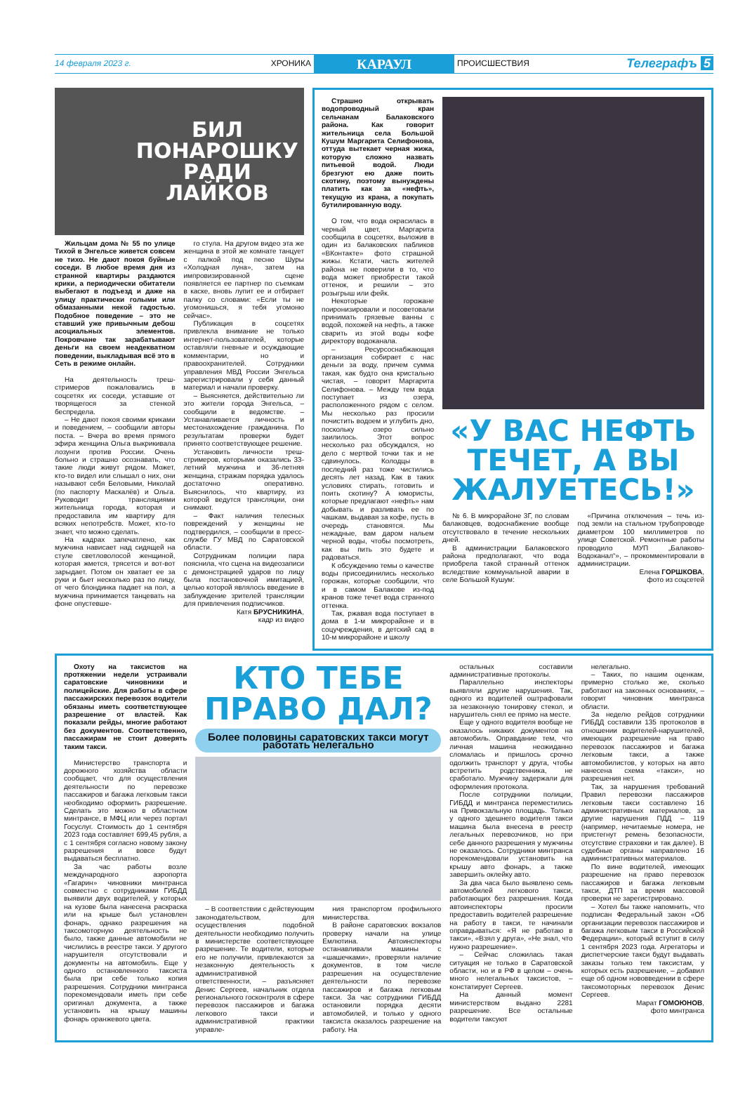14 февраля 2023 г. ХРОНИКА
КАРАУЛ
ПРОИСШЕСТВИЯ
Телеграфъ 5
БИЛ
ПОНАРОШКУ
РАДИ
ЛАЙКОВ
Жильцам дома № 55 по улице Тихой в Энгельсе живется совсем не тихо. Не дают покоя буйные соседи. В любое время дня из странной квартиры раздаются крики, а периодически обитатели выбегают в подъезд и даже на улицу практически голыми или обмазанными некой гадостью. Подобное поведение – это не ставший уже привычным дебош асоциальных элементов. Покровчане так зарабатывают деньги на своем неадекватном поведении, выкладывая всё это в Сеть в режиме онлайн.
На деятельность треш-стримеров пожаловались в соцсетях их соседи, уставшие от творящегося за стенкой беспредела.
– Не дают покоя своими криками и поведением, – сообщили авторы поста. – Вчера во время прямого эфира женщина Ольга выкрикивала лозунги против России. Очень больно и страшно осознавать, что такие люди живут рядом. Может, кто-то видел или слышал о них, они называют себя Беловыми, Николай (по паспорту Маскалёв) и Ольга. Руководит трансляциями жительница города, которая и предоставила им квартиру для всяких непотребств. Может, кто-то знает, что можно сделать.
На кадрах запечатлено, как мужчина нависает над сидящей на стуле светловолосой женщиной, которая жмется, трясется и вот-вот зарыдает. Потом он хватает ее за руки и бьет несколько раз по лицу, от чего блондинка падает на пол, а мужчина принимается танцевать на фоне опустевше-
го стула. На другом видео эта же женщина в этой же комнате танцует с палкой под песню Шуры «Холодная луна», затем на импровизированной сцене появляется ее партнер по съемкам в каске, вновь лупит ее и отбирает палку со словами: «Если ты не угомонишься, я тебя угомоню сейчас».
Публикация в соцсетях привлекла внимание не только интернет-пользователей, которые оставляли гневные и осуждающие комментарии, но и правоохранителей. Сотрудники управления МВД России Энгельса зарегистрировали у себя данный материал и начали проверку.
– Выясняется, действительно ли это жители города Энгельса, – сообщили в ведомстве. – Устанавливается личность и местонахождение гражданина. По результатам проверки будет принято соответствующее решение.
Установить личности треш-стримеров, которыми оказались 33-летний мужчина и 36-летняя женщина, стражам порядка удалось достаточно оперативно. Выяснилось, что квартиру, из которой ведутся трансляции, они снимают.
– Факт наличия телесных повреждений у женщины не подтвердился, – сообщили в пресс-службе ГУ МВД по Саратовской области.
Сотрудникам полиции пара пояснила, что сцена на видеозаписи с демонстрацией ударов по лицу была постановочной имитацией, целью которой являлось введение в заблуждение зрителей трансляции для привлечения подписчиков.
Катя БРУСНИКИНА,
кадр из видео
Страшно открывать водопроводный кран сельчанам Балаковского района. Как говорит жительница села Большой Кушум Маргарита Селифонова, оттуда вытекает черная жижа, которую сложно назвать питьевой водой. Люди брезгуют ею даже поить скотину, поэтому вынуждены платить как за «нефть», текущую из крана, а покупать бутилированную воду.
О том, что вода окрасилась в черный цвет, Маргарита сообщила в соцсетях, выложив в один из балаковских пабликов «ВКонтакте» фото страшной жижы. Кстати, часть жителей района не поверили в то, что вода может приобрести такой оттенок, и решили – это розыгрыш или фейк.
Некоторые горожане поиронизировали и посоветовали принимать грязевые ванны с водой, похожей на нефть, а также сварить из этой воды кофе директору водоканала.
– Ресурсоснабжающая организация собирает с нас деньги за воду, причем сумма такая, как будто она кристально чистая, – говорит Маргарита Селифонова. – Между тем вода поступает из озера, расположенного рядом с селом. Мы несколько раз просили почистить водоем и углубить дно, поскольку озеро сильно заилилось. Этот вопрос несколько раз обсуждался, но дело с мертвой точки так и не сдвинулось. Колодцы в последний раз тоже чистились десять лет назад. Как в таких условиях стирать, готовить и поить скотину? А юмористы, которые предлагают «нефть» нам добывать и разливать ее по чашкам, выдавая за кофе, пусть в очередь становятся. Мы нежадные, вам даром нальем черной воды, чтобы посмотреть, как вы пить это будете и радоваться.
К обсуждению темы о качестве воды присоединились несколько горожан, которые сообщили, что и в самом Балакове из-под кранов тоже течет вода странного оттенка.
Так, ржавая вода поступает в дома в 1-м микрорайоне и в соцучреждения, в детский сад в 10-м микрорайоне и школу
«У ВАС НЕФТЬ ТЕЧЕТ, А ВЫ ЖАЛУЕТЕСЬ!»
№ 6. В микрорайоне 3Г, по словам балаковцев, водоснабжение вообще отсутствовало в течение нескольких дней.
В администрации Балаковского района предполагают, что вода приобрела такой странный оттенок вследствие коммунальной аварии в селе Большой Кушум:
«Причина отключения – течь из-под земли на стальном трубопроводе диаметром 100 миллиметров по улице Советской. Ремонтные работы проводило МУП „Балаково-Водоканал“», – прокомментировали в администрации.
Елена ГОРШКОВА,
фото из соцсетей
Охоту на таксистов на протяжении недели устраивали саратовские чиновники и полицейские. Для работы в сфере пассажирских перевозок водители обязаны иметь соответствующее разрешение от властей. Как показали рейды, многие работают без документов. Соответственно, пассажирам не стоит доверять таким такси.
Министерство транспорта и дорожного хозяйства области сообщает, что для осуществления деятельности по перевозке пассажиров и багажа легковым такси необходимо оформить разрешение. Сделать это можно в областном минтрансе, в МФЦ или через портал Госуслуг. Стоимость до 1 сентября 2023 года составляет 699,45 рубля, а с 1 сентября согласно новому закону разрешения и вовсе будут выдаваться бесплатно.
За час работы возле международного аэропорта «Гагарин» чиновники минтранса совместно с сотрудниками ГИБДД выявили двух водителей, у которых на кузове была нанесена раскраска или на крыше был установлен фонарь, однако разрешения на таксомоторную деятельность не было, также данные автомобили не числились в реестре такси. У другого нарушителя отсутствовали и документы на автомобиль. Еще у одного остановленного таксиста была при себе только копия разрешения. Сотрудники минтранса порекомендовали иметь при себе оригинал документа, а также установить на крышу машины фонарь оранжевого цвета.
КТО ТЕБЕ ПРАВО ДАЛ?
Более половины саратовских такси могут работать нелегально
– В соответствии с действующим законодательством, для осуществления подобной деятельности необходимо получить в министерстве соответствующее разрешение. Те водители, которые его не получили, привлекаются за незаконную деятельность к административной ответственности, – разъясняет Денис Сергеев, начальник отдела регионального госконтроля в сфере перевозок пассажиров и багажа легкового такси и административной практики управле-
ния транспортом профильного министерства.
В районе саратовских вокзалов проверку начали на улице Емлютина. Автоинспекторы останавливали машины с «шашечками», проверяли наличие документов, в том числе разрешения на осуществление деятельности по перевозке пассажиров и багажа легковым такси. За час сотрудники ГИБДД остановили порядка десяти автомобилей, и только у одного таксиста оказалось разрешение на работу. На
остальных составили административные протоколы.
Параллельно инспекторы выявляли другие нарушения. Так, одного из водителей оштрафовали за незаконную тонировку стекол, и нарушитель снял ее прямо на месте.
Еще у одного водителя вообще не оказалось никаких документов на автомобиль. Оправдание тем, что личная машина неожиданно сломалась и пришлось срочно одолжить транспорт у друга, чтобы встретить родственника, не сработало. Мужчину задержали для оформления протокола.
После сотрудники полиции, ГИБДД и минтранса переместились на Привокзальную площадь. Только у одного здешнего водителя такси машина была внесена в реестр легальных перевозчиков, но при себе данного разрешения у мужчины не оказалось. Сотрудники минтранса порекомендовали установить на крышу авто фонарь, а также завершить оклейку авто.
За два часа было выявлено семь автомобилей легкового такси, работающих без разрешения. Когда автоинспекторы просили предоставить водителей разрешение на работу в такси, те начинали оправдываться: «Я не работаю в такси», «Взял у друга», «Не знал, что нужно разрешение».
– Сейчас сложилась такая ситуация не только в Саратовской области, но и в РФ в целом – очень много нелегальных таксистов, – констатирует Сергеев.
На данный момент министерством выдано 2281 разрешение. Все остальные водители таксуют
нелегально.
– Таких, по нашим оценкам, примерно столько же, сколько работают на законных основаниях, – говорит чиновник минтранса области.
За неделю рейдов сотрудники ГИБДД составили 135 протоколов в отношении водителей-нарушителей, имеющих разрешение на право перевозок пассажиров и багажа легковым такси, а также автомобилистов, у которых на авто нанесена схема «такси», но разрешения нет.
Так, за нарушения требований Правил перевозки пассажиров легковым такси составлено 16 административных материалов, за другие нарушения ПДД – 119 (например, нечитаемые номера, не пристегнут ремень безопасности, отсутствие страховки и так далее). В судебные органы направлено 16 административных материалов.
По вине водителей, имеющих разрешение на право перевозок пассажиров и багажа легковым такси, ДТП за время массовой проверки не зарегистрировано.
– Хотел бы также напомнить, что подписан Федеральный закон «Об организации перевозок пассажиров и багажа легковым такси в Российской Федерации», который вступит в силу 1 сентября 2023 года. Агрегаторы и диспетчерские такси будут выдавать заказы только тем таксистам, у которых есть разрешение, – добавил еще об одном нововведении в сфере таксомоторных перевозок Денис Сергеев.
Марат ГОМОЮНОВ,
фото минтранса